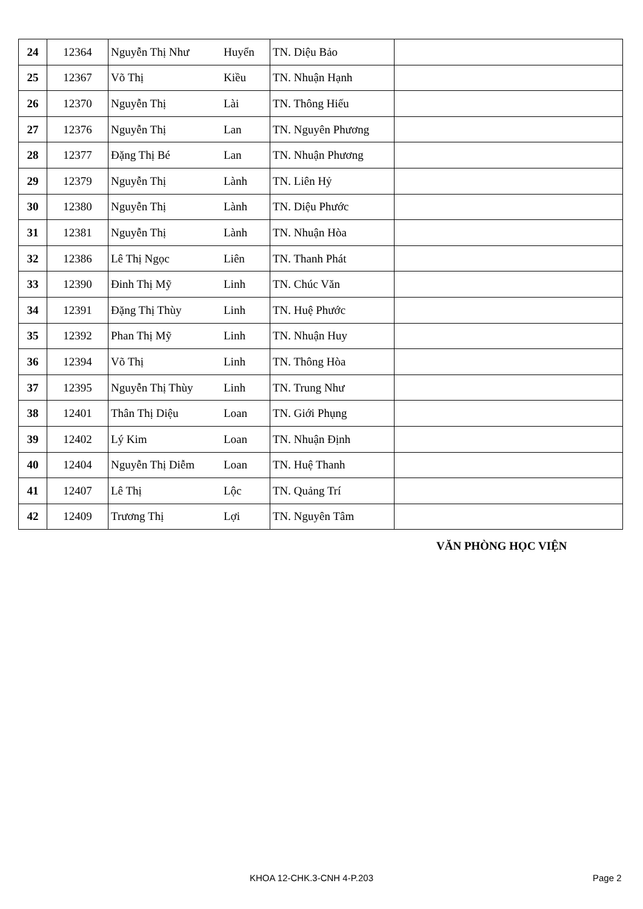| 24 | 12364 | Nguyễn Thị Như | Huyển | TN. Diệu Bảo | |
| 25 | 12367 | Võ Thị | Kiều | TN. Nhuận Hạnh | |
| 26 | 12370 | Nguyễn Thị | Lài | TN. Thông Hiếu | |
| 27 | 12376 | Nguyễn Thị | Lan | TN. Nguyên Phương | |
| 28 | 12377 | Đặng Thị Bé | Lan | TN. Nhuận Phương | |
| 29 | 12379 | Nguyễn Thị | Lành | TN. Liên Hỷ | |
| 30 | 12380 | Nguyễn Thị | Lành | TN. Diệu Phước | |
| 31 | 12381 | Nguyễn Thị | Lành | TN. Nhuận Hòa | |
| 32 | 12386 | Lê Thị Ngọc | Liên | TN. Thanh Phát | |
| 33 | 12390 | Đinh Thị Mỹ | Linh | TN. Chúc Văn | |
| 34 | 12391 | Đặng Thị Thùy | Linh | TN. Huệ Phước | |
| 35 | 12392 | Phan Thị Mỹ | Linh | TN. Nhuận Huy | |
| 36 | 12394 | Võ Thị | Linh | TN. Thông Hòa | |
| 37 | 12395 | Nguyễn Thị Thùy | Linh | TN. Trung Như | |
| 38 | 12401 | Thân Thị Diệu | Loan | TN. Giới Phụng | |
| 39 | 12402 | Lý Kim | Loan | TN. Nhuận Định | |
| 40 | 12404 | Nguyễn Thị Diễm | Loan | TN. Huệ Thanh | |
| 41 | 12407 | Lê Thị | Lộc | TN. Quảng Trí | |
| 42 | 12409 | Trương Thị | Lợi | TN. Nguyên Tâm | |
VĂN PHÒNG HỌC VIỆN
KHOA 12-CHK.3-CNH 4-P.203 Page 2